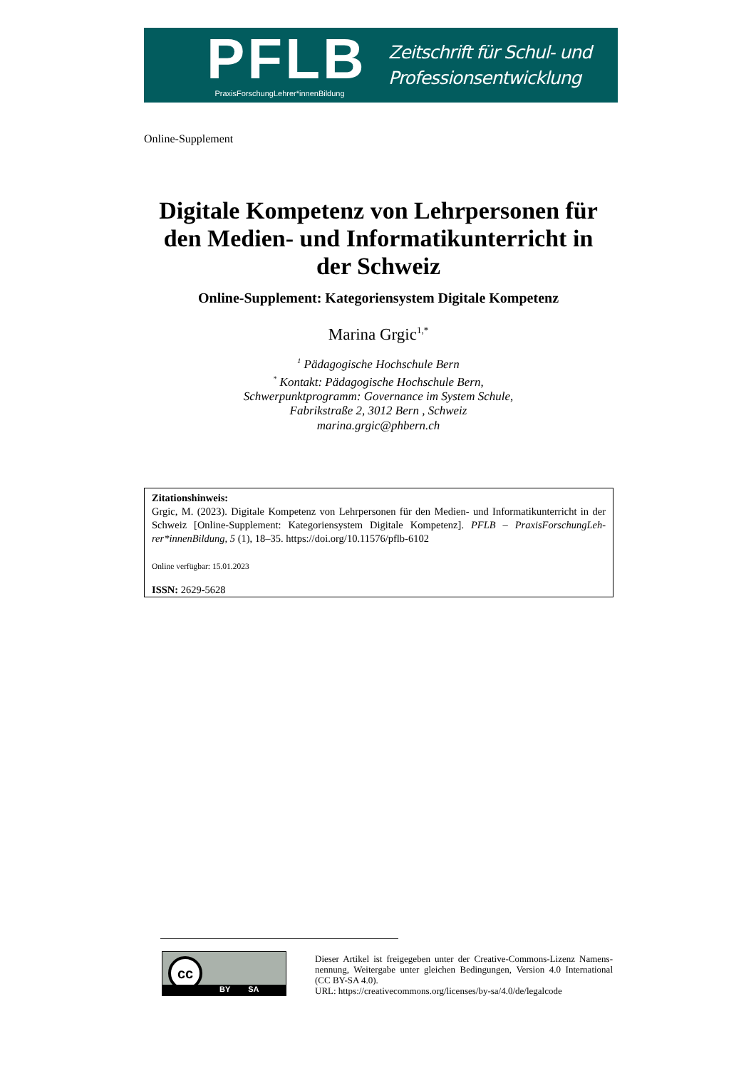PFLB
PraxisForschungLehrer*innenBildung
Zeitschrift für Schul- und
Professionsentwicklung
Online-Supplement
Digitale Kompetenz von Lehrpersonen für den Medien- und Informatikunterricht in der Schweiz
Online-Supplement: Kategoriensystem Digitale Kompetenz
Marina Grgic<sup>1,*</sup>
<sup>1</sup> Pädagogische Hochschule Bern
<sup>*</sup> Kontakt: Pädagogische Hochschule Bern,
Schwerpunktprogramm: Governance im System Schule,
Fabrikstraße 2, 3012 Bern , Schweiz
marina.grgic@phbern.ch
Zitationshinweis:
Grgic, M. (2023). Digitale Kompetenz von Lehrpersonen für den Medien- und Informatikunterricht in der Schweiz [Online-Supplement: Kategoriensystem Digitale Kompetenz]. PFLB – PraxisForschungLeh­rer*innenBildung, 5 (1), 18–35. https://doi.org/10.11576/pflb-6102
Online verfügbar: 15.01.2023
ISSN: 2629-5628
cc
BY SA
Dieser Artikel ist freigegeben unter der Creative-Commons-Lizenz Namens­nennung, Weitergabe unter gleichen Bedingungen, Version 4.0 International (CC BY-SA 4.0).
URL: https://creativecommons.org/licenses/by-sa/4.0/de/legalcode